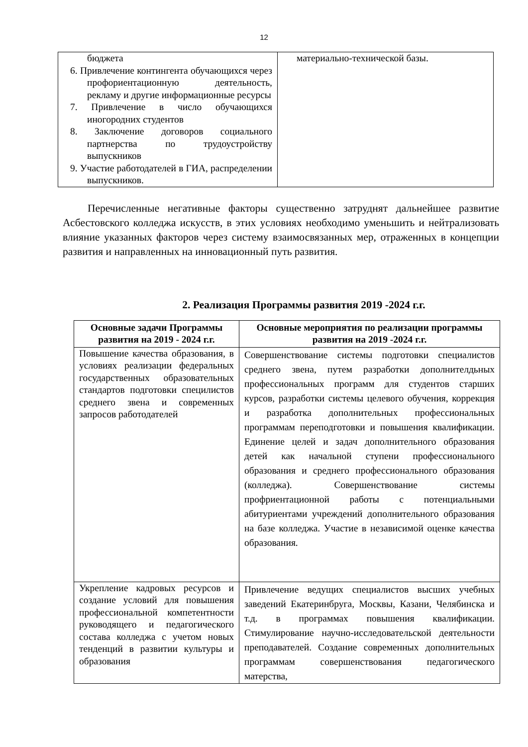12
| бюджета 6. Привлечение контингента обучающихся через профориентационную деятельность, рекламу и другие информационные ресурсы 7. Привлечение в число обучающихся иногородних студентов 8. Заключение договоров социального партнерства по трудоустройству выпускников 9. Участие работодателей в ГИА, распределении выпускников. | материально-технической базы. |
Перечисленные негативные факторы существенно затруднят дальнейшее развитие Асбестовского колледжа искусств, в этих условиях необходимо уменьшить и нейтрализовать влияние указанных факторов через систему взаимосвязанных мер, отраженных в концепции развития и направленных на инновационный путь развития.
2. Реализация Программы развития 2019 -2024 г.г.
| Основные задачи Программы развития на 2019 - 2024 г.г. | Основные мероприятия по реализации программы развития на 2019 -2024 г.г. |
| --- | --- |
| Повышение качества образования, в условиях реализации федеральных государственных образовательных стандартов подготовки специлистов среднего звена и современных запросов работодателей | Совершенствование системы подготовки специалистов среднего звена, путем разработки дополнителдьных профессиональных программ для студентов старших курсов, разработки системы целевого обучения, коррекция и разработка дополнительных профессиональных программам переподготовки и повышения квалификации. Единение целей и задач дополнительного образования детей как начальной ступени профессионального образования и среднего профессионального образования (колледжа). Совершенствование системы профриентационной работы с потенциальными абитуриентами учреждений дополнительного образования на базе колледжа. Участие в независимой оценке качества образования. |
| Укрепление кадровых ресурсов и создание условий для повышения профессиональной компетентности руководящего и педагогического состава колледжа с учетом новых тенденций в развитии культуры и образования | Привлечение ведущих специалистов высших учебных заведений Екатеринбруга, Москвы, Казани, Челябинска и т.д. в программах повышения квалификации. Стимулирование научно-исследовательской деятельности преподавателей. Создание современных дополнительных программам совершенствования педагогического матерства, |